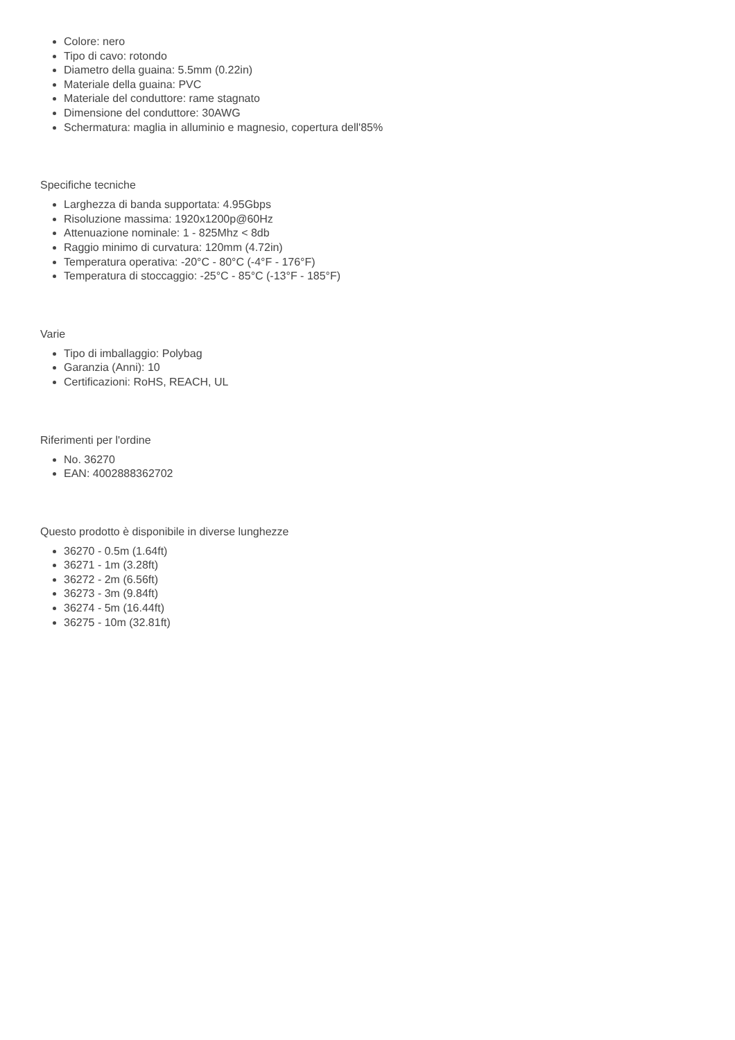Colore: nero
Tipo di cavo: rotondo
Diametro della guaina: 5.5mm (0.22in)
Materiale della guaina: PVC
Materiale del conduttore: rame stagnato
Dimensione del conduttore: 30AWG
Schermatura: maglia in alluminio e magnesio, copertura dell'85%
Specifiche tecniche
Larghezza di banda supportata: 4.95Gbps
Risoluzione massima: 1920x1200p@60Hz
Attenuazione nominale: 1 - 825Mhz < 8db
Raggio minimo di curvatura: 120mm (4.72in)
Temperatura operativa: -20°C - 80°C (-4°F - 176°F)
Temperatura di stoccaggio: -25°C - 85°C (-13°F - 185°F)
Varie
Tipo di imballaggio: Polybag
Garanzia (Anni): 10
Certificazioni: RoHS, REACH, UL
Riferimenti per l'ordine
No. 36270
EAN: 4002888362702
Questo prodotto è disponibile in diverse lunghezze
36270 - 0.5m (1.64ft)
36271 - 1m (3.28ft)
36272 - 2m (6.56ft)
36273 - 3m (9.84ft)
36274 - 5m (16.44ft)
36275 - 10m (32.81ft)